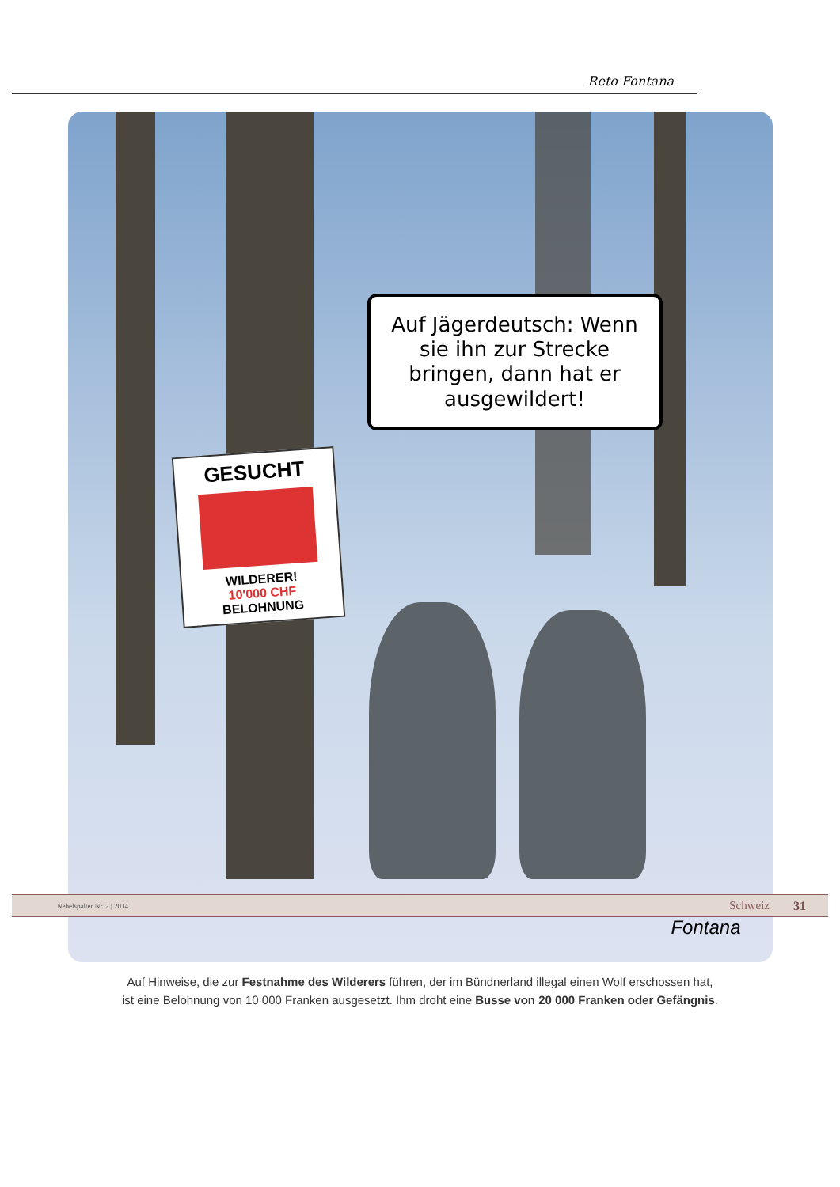Reto Fontana
Auf Jägerdeutsch: Wenn sie ihn zur Strecke bringen, dann hat er ausgewildert!
GESUCHT
WILDERER!
10'000 CHF
BELOHNUNG
Fontana
Auf Hinweise, die zur Festnahme des Wilderers führen, der im Bündnerland illegal einen Wolf erschossen hat,
ist eine Belohnung von 10 000 Franken ausgesetzt. Ihm droht eine Busse von 20 000 Franken oder Gefängnis.
Nebelspalter Nr. 2 | 2014 Schweiz 31